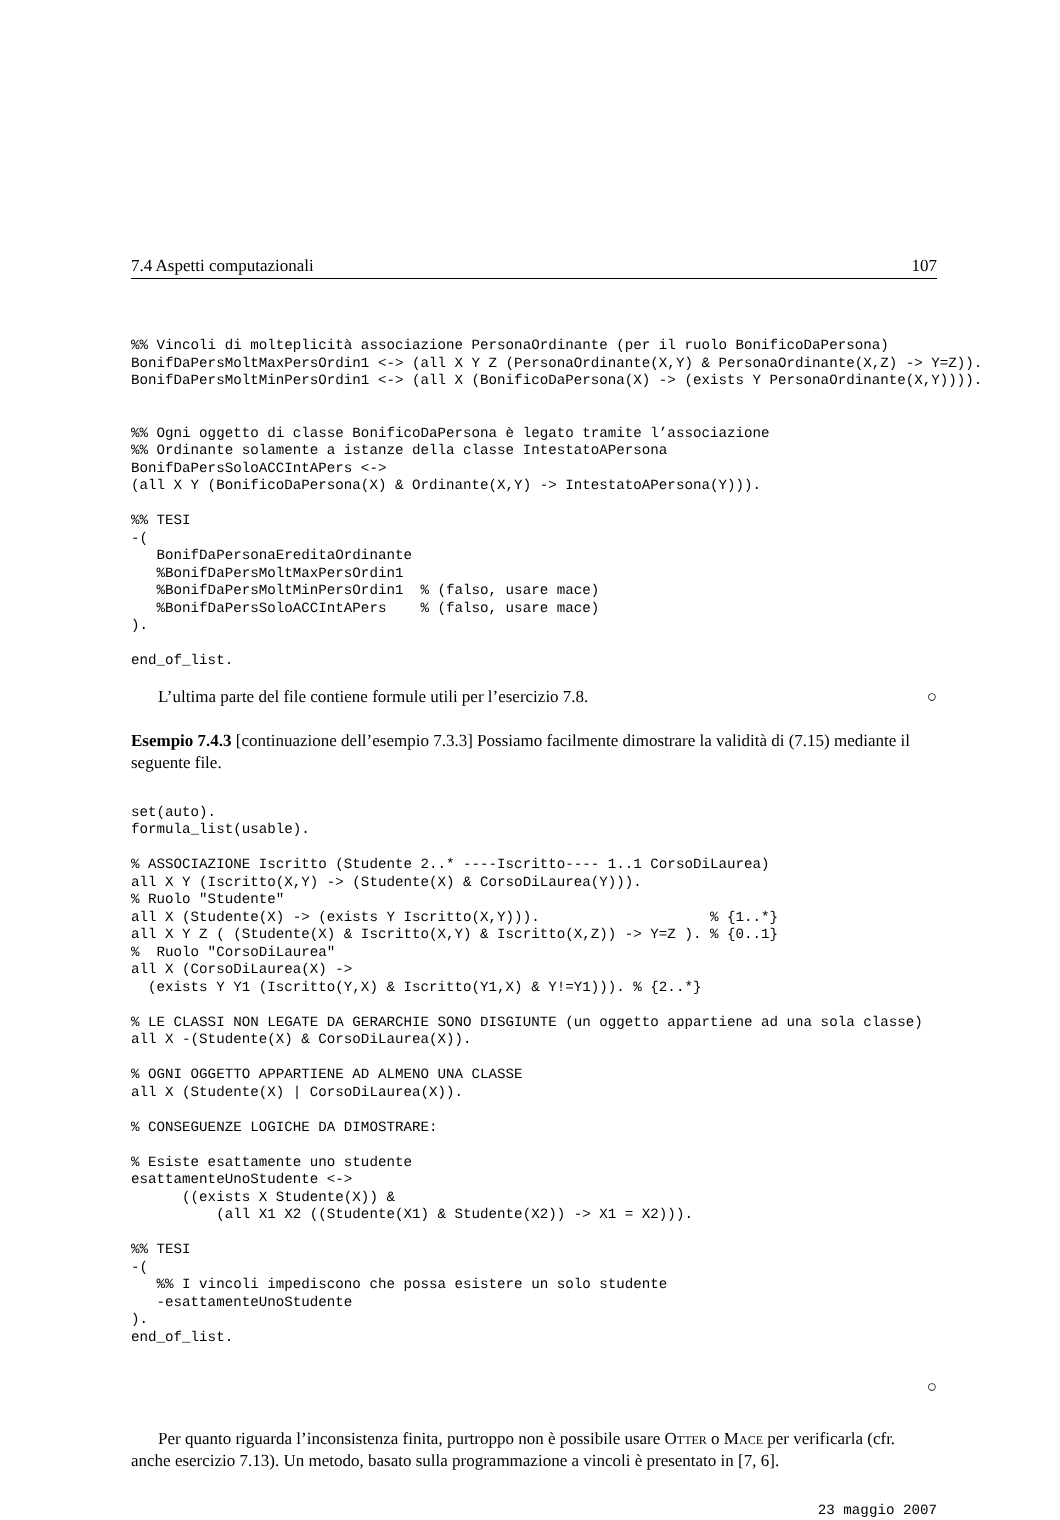7.4 Aspetti computazionali 107
%% Vincoli di molteplicità associazione PersonaOrdinante (per il ruolo BonificoDaPersona)
BonifDaPersMoltMaxPersOrdin1 <-> (all X Y Z (PersonaOrdinante(X,Y) & PersonaOrdinante(X,Z) -> Y=Z)).
BonifDaPersMoltMinPersOrdin1 <-> (all X (BonificoDaPersona(X) -> (exists Y PersonaOrdinante(X,Y)))).


%% Ogni oggetto di classe BonificoDaPersona è legato tramite l’associazione
%% Ordinante solamente a istanze della classe IntestatoAPersona
BonifDaPersSoloACCIntAPers <->
(all X Y (BonificoDaPersona(X) & Ordinante(X,Y) -> IntestatoAPersona(Y))).

%% TESI
-(
   BonifDaPersonaEreditaOrdinante
   %BonifDaPersMoltMaxPersOrdin1
   %BonifDaPersMoltMinPersOrdin1  % (falso, usare mace)
   %BonifDaPersSoloACCIntAPers    % (falso, usare mace)
).

end_of_list.
L’ultima parte del file contiene formule utili per l’esercizio 7.8. ○
Esempio 7.4.3 [continuazione dell’esempio 7.3.3] Possiamo facilmente dimostrare la validità di (7.15) mediante il seguente file.
set(auto).
formula_list(usable).

% ASSOCIAZIONE Iscritto (Studente 2..* ----Iscritto---- 1..1 CorsoDiLaurea)
all X Y (Iscritto(X,Y) -> (Studente(X) & CorsoDiLaurea(Y))).
% Ruolo "Studente"
all X (Studente(X) -> (exists Y Iscritto(X,Y))).                    % {1..*}
all X Y Z ( (Studente(X) & Iscritto(X,Y) & Iscritto(X,Z)) -> Y=Z ). % {0..1}
%  Ruolo "CorsoDiLaurea"
all X (CorsoDiLaurea(X) ->
  (exists Y Y1 (Iscritto(Y,X) & Iscritto(Y1,X) & Y!=Y1))). % {2..*}

% LE CLASSI NON LEGATE DA GERARCHIE SONO DISGIUNTE (un oggetto appartiene ad una sola classe)
all X -(Studente(X) & CorsoDiLaurea(X)).

% OGNI OGGETTO APPARTIENE AD ALMENO UNA CLASSE
all X (Studente(X) | CorsoDiLaurea(X)).

% CONSEGUENZE LOGICHE DA DIMOSTRARE:

% Esiste esattamente uno studente
esattamenteUnoStudente <->
      ((exists X Studente(X)) &
          (all X1 X2 ((Studente(X1) & Studente(X2)) -> X1 = X2))).

%% TESI
-(
   %% I vincoli impediscono che possa esistere un solo studente
   -esattamenteUnoStudente
).
end_of_list.
○
Per quanto riguarda l’inconsistenza finita, purtroppo non è possibile usare Otter o Mace per verificarla (cfr. anche esercizio 7.13). Un metodo, basato sulla programmazione a vincoli è presentato in [7, 6].
23 maggio 2007